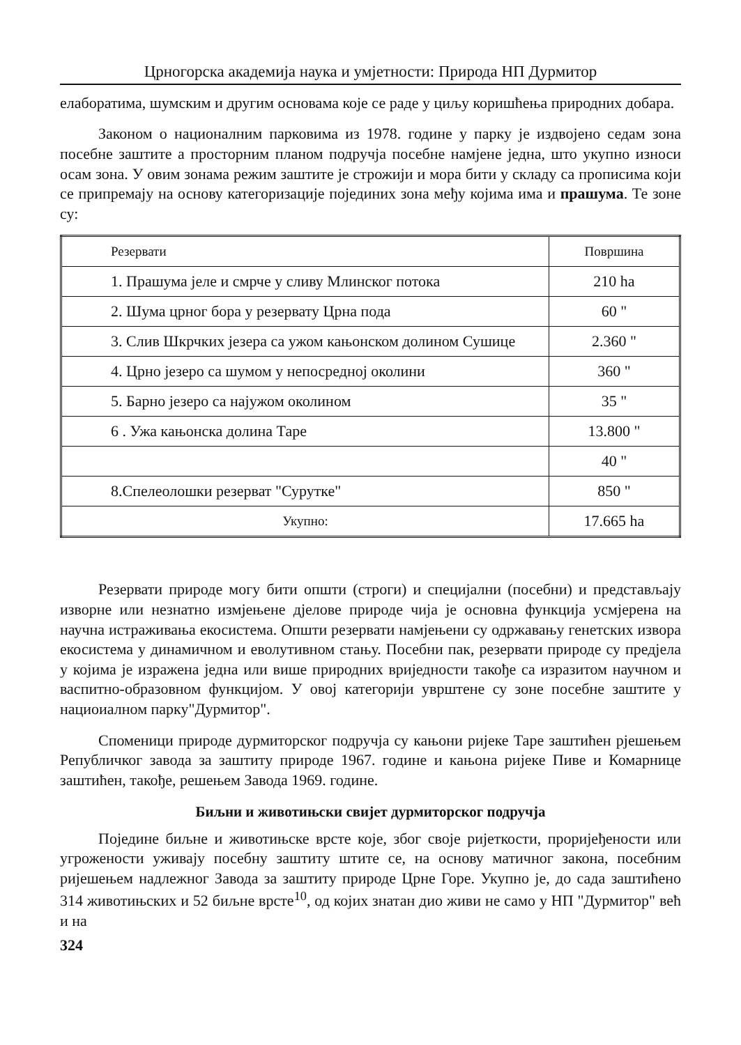Црногорска академија наука и умјетности: Природа НП Дурмитор
елаборатима, шумским и другим основама које се раде у циљу коришћења природних добара.
Законом о националним парковима из 1978. године у парку је издвојено седам зона посебне заштите а просторним планом подручја посебне намјене једна, што укупно износи осам зона. У овим зонама режим заштите је строжији и мора бити у складу са прописима који се припремају на основу категоризације појединих зона међу којима има и прашума. Те зоне су:
| Резервати | Површина |
| --- | --- |
| 1. Прашума јеле и смрче у сливу Млинског потока | 210 ha |
| 2. Шума црног бора у резервату Црна пода | 60 " |
| 3. Слив Шкрчких језера са ужом кањонском долином Сушице | 2.360 " |
| 4. Црно језеро са шумом у непосредној околини | 360 " |
| 5. Барно језеро са најужом околином | 35 " |
| 6 . Ужа кањонска долина Таре | 13.800 " |
| | 40 " |
| 8.Спелеолошки резерват "Сурутке" | 850 " |
| Укупно: | 17.665 ha |
Резервати природе могу бити општи (строги) и специјални (посебни) и представљају изворне или незнатно измјењене дјелове природе чија је основна функција усмјерена на научна истраживања екосистема. Општи резервати намјењени су одржавању генетских извора екосистема у динамичном и еволутивном стању. Посебни пак, резервати природе су предјела у којима је изражена једна или више природних вриједности такође са изразитом научном и васпитно-образовном функцијом. У овој категорији уврштене су зоне посебне заштите у нациоиалном парку"Дурмитор".
Споменици природе дурмиторског подручја су кањони ријеке Таре заштићен рјешењем Републичког завода за заштиту природе 1967. године и кањона ријеке Пиве и Комарнице заштићен, такође, решењем Завода 1969. године.
Биљни и животињски свијет дурмиторског подручја
Поједине биљне и животињске врсте које, због своје ријеткости, проријеђености или угрожености уживају посебну заштиту штите се, на основу матичног закона, посебним ријешењем надлежног Завода за заштиту природе Црне Горе. Укупно је, до сада заштићено 314 животињских и 52 биљне врсте<sup>10</sup>, од којих знатан дио живи не само у НП "Дурмитор" већ и на
324